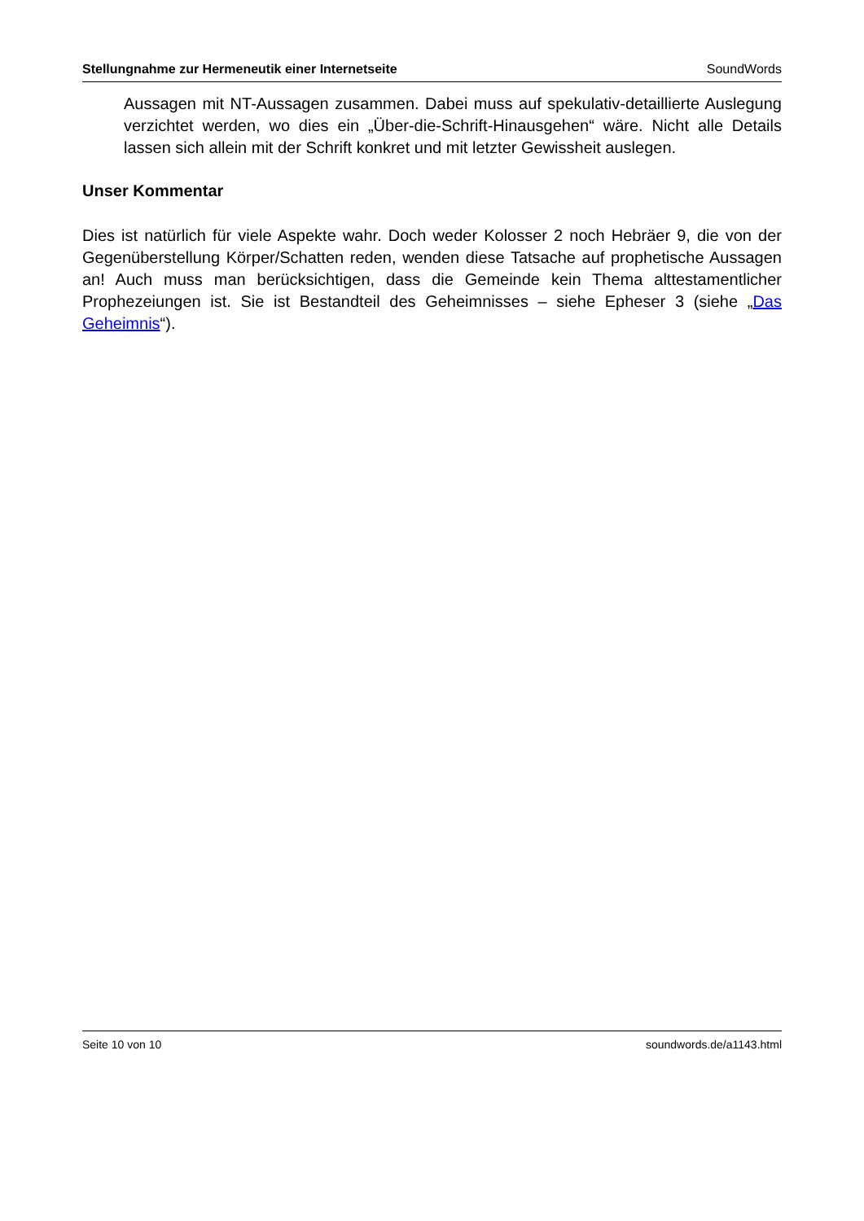Stellungnahme zur Hermeneutik einer Internetseite SoundWords
Aussagen mit NT-Aussagen zusammen. Dabei muss auf spekulativ-detaillierte Auslegung verzichtet werden, wo dies ein „Über-die-Schrift-Hinausgehen“ wäre. Nicht alle Details lassen sich allein mit der Schrift konkret und mit letzter Gewissheit auslegen.
Unser Kommentar
Dies ist natürlich für viele Aspekte wahr. Doch weder Kolosser 2 noch Hebräer 9, die von der Gegenüberstellung Körper/Schatten reden, wenden diese Tatsache auf prophetische Aussagen an! Auch muss man berücksichtigen, dass die Gemeinde kein Thema alttestamentlicher Prophezeiungen ist. Sie ist Bestandteil des Geheimnisses – siehe Epheser 3 (siehe „Das Geheimnis“).
Seite 10 von 10 soundwords.de/a1143.html